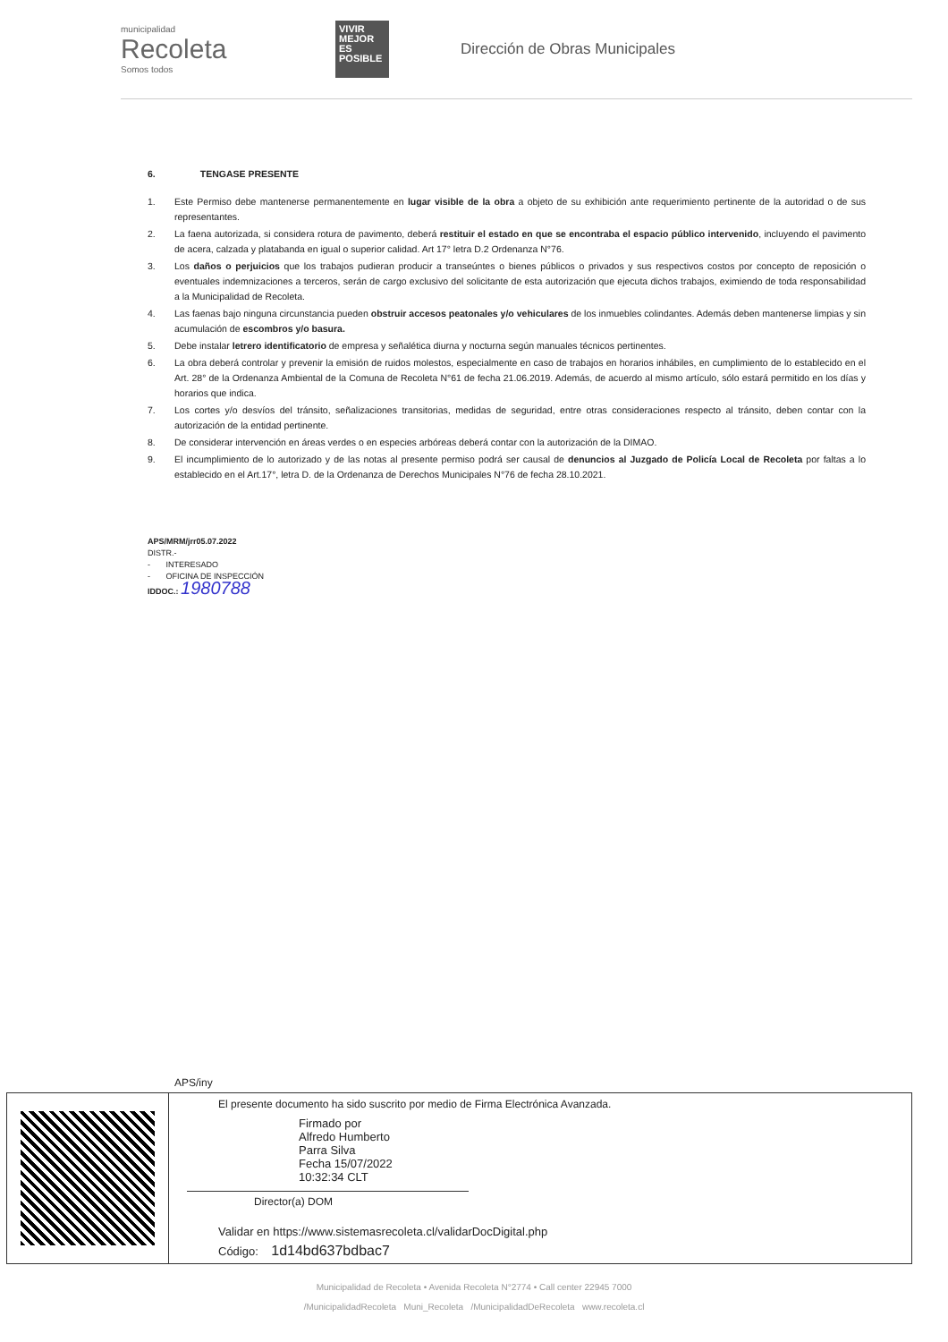municipalidad
Recoleta
Somos todos
VIVIR MEJOR ES POSIBLE
Dirección de Obras Municipales
6. TENGASE PRESENTE
1. Este Permiso debe mantenerse permanentemente en lugar visible de la obra a objeto de su exhibición ante requerimiento pertinente de la autoridad o de sus representantes.
2. La faena autorizada, si considera rotura de pavimento, deberá restituir el estado en que se encontraba el espacio público intervenido, incluyendo el pavimento de acera, calzada y platabanda en igual o superior calidad. Art 17° letra D.2 Ordenanza N°76.
3. Los daños o perjuicios que los trabajos pudieran producir a transeúntes o bienes públicos o privados y sus respectivos costos por concepto de reposición o eventuales indemnizaciones a terceros, serán de cargo exclusivo del solicitante de esta autorización que ejecuta dichos trabajos, eximiendo de toda responsabilidad a la Municipalidad de Recoleta.
4. Las faenas bajo ninguna circunstancia pueden obstruir accesos peatonales y/o vehiculares de los inmuebles colindantes. Además deben mantenerse limpias y sin acumulación de escombros y/o basura.
5. Debe instalar letrero identificatorio de empresa y señalética diurna y nocturna según manuales técnicos pertinentes.
6. La obra deberá controlar y prevenir la emisión de ruidos molestos, especialmente en caso de trabajos en horarios inhábiles, en cumplimiento de lo establecido en el Art. 28° de la Ordenanza Ambiental de la Comuna de Recoleta N°61 de fecha 21.06.2019. Además, de acuerdo al mismo artículo, sólo estará permitido en los días y horarios que indica.
7. Los cortes y/o desvíos del tránsito, señalizaciones transitorias, medidas de seguridad, entre otras consideraciones respecto al tránsito, deben contar con la autorización de la entidad pertinente.
8. De considerar intervención en áreas verdes o en especies arbóreas deberá contar con la autorización de la DIMAO.
9. El incumplimiento de lo autorizado y de las notas al presente permiso podrá ser causal de denuncios al Juzgado de Policía Local de Recoleta por faltas a lo establecido en el Art.17°, letra D. de la Ordenanza de Derechos Municipales N°76 de fecha 28.10.2021.
APS/MRM/jrr05.07.2022
DISTR.-
- INTERESADO
- OFICINA DE INSPECCIÓN
IDDOC.: 1980788
APS/iny
El presente documento ha sido suscrito por medio de Firma Electrónica Avanzada.
Firmado por
Alfredo Humberto
Parra Silva
Fecha 15/07/2022
10:32:34 CLT
Director(a) DOM
Validar en https://www.sistemasrecoleta.cl/validarDocDigital.php
Código: 1d14bd637bdbac7
Municipalidad de Recoleta • Avenida Recoleta N°2774 • Call center 22945 7000
/MunicipalidadRecoleta Muni_Recoleta /MunicipalidadDeRecoleta www.recoleta.cl